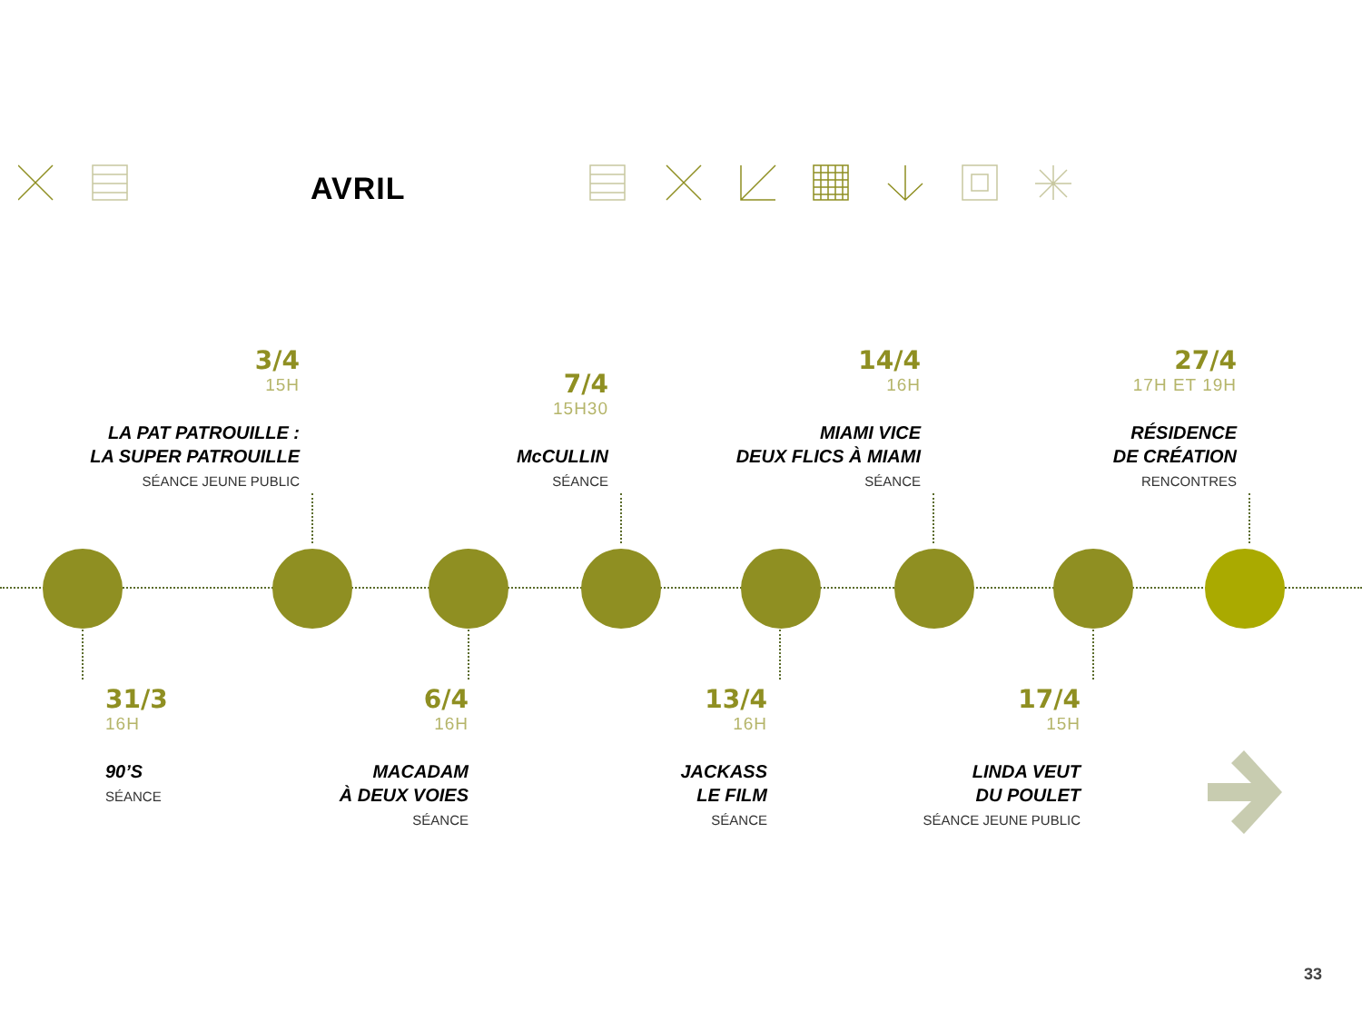AVRIL
3/4
15H
LA PAT PATROUILLE :
LA SUPER PATROUILLE
SÉANCE JEUNE PUBLIC
7/4
15H30
McCULLIN
SÉANCE
14/4
16H
MIAMI VICE
DEUX FLICS À MIAMI
SÉANCE
27/4
17H ET 19H
RÉSIDENCE
DE CRÉATION
RENCONTRES
31/3
16H
90’S
SÉANCE
6/4
16H
MACADAM
À DEUX VOIES
SÉANCE
13/4
16H
JACKASS
LE FILM
SÉANCE
17/4
15H
LINDA VEUT
DU POULET
SÉANCE JEUNE PUBLIC
33